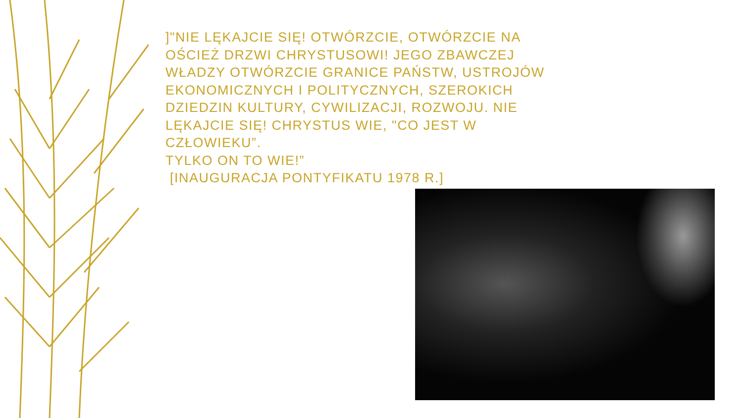]"NIE LĘKAJCIE SIĘ! OTWÓRZCIE, OTWÓRZCIE NA OŚCIEŻ DRZWI CHRYSTUSOWI! JEGO ZBAWCZEJ WŁADZY OTWÓRZCIE GRANICE PAŃSTW, USTROJÓW EKONOMICZNYCH I POLITYCZNYCH, SZEROKICH DZIEDZIN KULTURY, CYWILIZACJI, ROZWOJU. NIE LĘKAJCIE SIĘ! CHRYSTUS WIE, "CO JEST W CZŁOWIEKU”.
TYLKO ON TO WIE!”
[INAUGURACJA PONTYFIKATU 1978 R.]